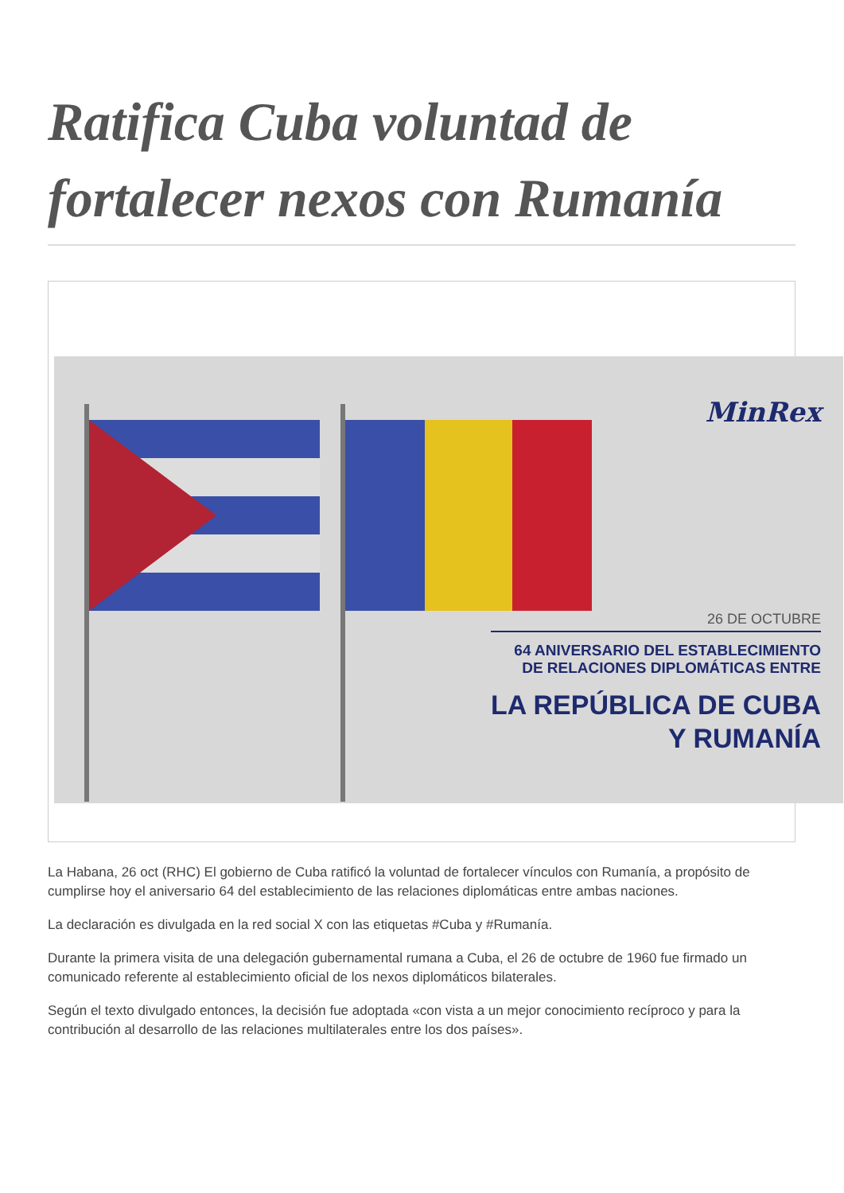Ratifica Cuba voluntad de fortalecer nexos con Rumanía
MinRex
26 DE OCTUBRE
64 ANIVERSARIO DEL ESTABLECIMIENTO
DE RELACIONES DIPLOMÁTICAS ENTRE
LA REPÚBLICA DE CUBA
Y RUMANÍA
La Habana, 26 oct (RHC) El gobierno de Cuba ratificó la voluntad de fortalecer vínculos con Rumanía, a propósito de cumplirse hoy el aniversario 64 del establecimiento de las relaciones diplomáticas entre ambas naciones.
La declaración es divulgada en la red social X con las etiquetas #Cuba y #Rumanía.
Durante la primera visita de una delegación gubernamental rumana a Cuba, el 26 de octubre de 1960 fue firmado un comunicado referente al establecimiento oficial de los nexos diplomáticos bilaterales.
Según el texto divulgado entonces, la decisión fue adoptada «con vista a un mejor conocimiento recíproco y para la contribución al desarrollo de las relaciones multilaterales entre los dos países».